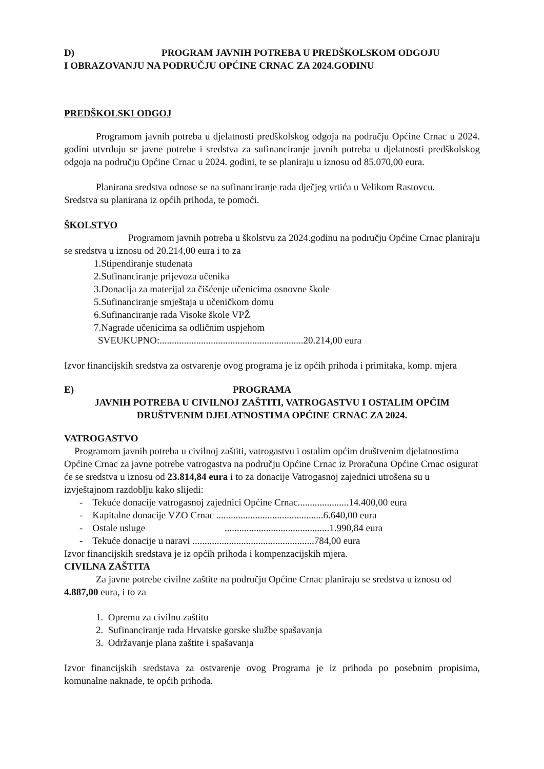D) PROGRAM JAVNIH POTREBA U PREDŠKOLSKOM ODGOJU
I OBRAZOVANJU NA PODRUČJU OPĆINE CRNAC ZA 2024.GODINU
PREDŠKOLSKI ODGOJ
Programom javnih potreba u djelatnosti predškolskog odgoja na području Općine Crnac u 2024. godini utvrđuju se javne potrebe i sredstva za sufinanciranje javnih potreba u djelatnosti predškolskog odgoja na području Općine Crnac u 2024. godini, te se planiraju u iznosu od 85.070,00 eura.
Planirana sredstva odnose se na sufinanciranje rada dječjeg vrtića u Velikom Rastovcu.
Sredstva su planirana iz općih prihoda, te pomoći.
ŠKOLSTVO
Programom javnih potreba u školstvu za 2024.godinu na području Općine Crnac planiraju se sredstva u iznosu od 20.214,00 eura i to za
1.Stipendiranje studenata
2.Sufinanciranje prijevoza učenika
3.Donacija za materijal za čišćenje učenicima osnovne škole
5.Sufinanciranje smještaja u učeničkom domu
6.Sufinanciranje rada Visoke škole VPŽ
7.Nagrade učenicima sa odličnim uspjehom
SVEUKUPNO:...........................................................20.214,00 eura
Izvor financijskih sredstva za ostvarenje ovog programa je iz općih prihoda i primitaka, komp. mjera
E) PROGRAMA
JAVNIH POTREBA U CIVILNOJ ZAŠTITI, VATROGASTVU I OSTALIM OPĆIM
DRUŠTVENIM DJELATNOSTIMA OPĆINE CRNAC ZA 2024.
VATROGASTVO
Programom javnih potreba u civilnoj zaštiti, vatrogastvu i ostalim općim društvenim djelatnostima Općine Crnac za javne potrebe vatrogastva na području Općine Crnac iz Proračuna Općine Crnac osigurat će se sredstva u iznosu od 23.814,84 eura i to za donacije Vatrogasnoj zajednici utrošena su u izvještajnom razdoblju kako slijedi:
- Tekuće donacije vatrogasnoj zajednici Općine Crnac.....................14.400,00 eura
- Kapitalne donacije VZO Crnac ............................................6.640,00 eura
- Ostale usluge ...........................................1.990,84 eura
- Tekuće donacije u naravi ..................................................784,00 eura
Izvor financijskih sredstava je iz općih prihoda i kompenzacijskih mjera.
CIVILNA ZAŠTITA
Za javne potrebe civilne zaštite na području Općine Crnac planiraju se sredstva u iznosu od 4.887,00 eura, i to za
1. Opremu za civilnu zaštitu
2. Sufinanciranje rada Hrvatske gorske službe spašavanja
3. Održavanje plana zaštite i spašavanja
Izvor financijskih sredstava za ostvarenje ovog Programa je iz prihoda po posebnim propisima, komunalne naknade, te općih prihoda.